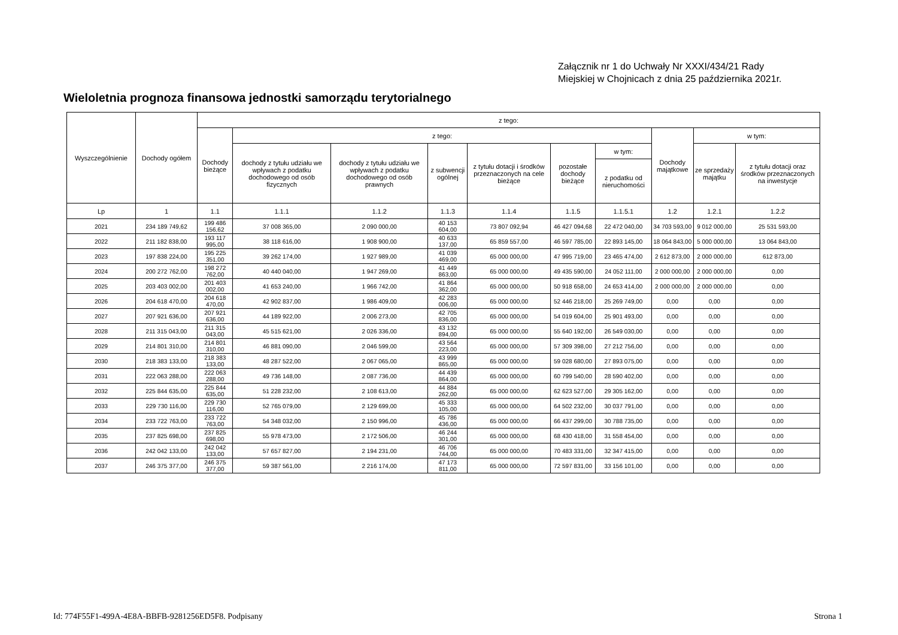Załącznik nr 1 do Uchwały Nr XXXI/434/21 Rady
Miejskiej w Chojnicach z dnia 25 października 2021r.
Wieloletnia prognoza finansowa jednostki samorządu terytorialnego
| Wyszczególnienie | Dochody ogółem | z tego: | | | | | | | | | |
| --- | --- | --- | --- | --- | --- | --- | --- | --- | --- | --- | --- |
| | | Dochody bieżące | z tego: | | | | | | Dochody majątkowe | w tym: | |
| | | | dochody z tytułu udziału we wpływach z podatku dochodowego od osób fizycznych | dochody z tytułu udziału we wpływach z podatku dochodowego od osób prawnych | z subwencji ogólnej | z tytułu dotacji i środków przeznaczonych na cele bieżące | pozostałe dochody bieżące | w tym: | | ze sprzedaży majątku | z tytułu dotacji oraz środków przeznaczonych na inwestycje |
| | | | | | | | | z podatku od nieruchomości | | | |
| Lp | 1 | 1.1 | 1.1.1 | 1.1.2 | 1.1.3 | 1.1.4 | 1.1.5 | 1.1.5.1 | 1.2 | 1.2.1 | 1.2.2 |
| 2021 | 234 189 749,62 | 199 486 156,62 | 37 008 365,00 | 2 090 000,00 | 40 153 604,00 | 73 807 092,94 | 46 427 094,68 | 22 472 040,00 | 34 703 593,00 | 9 012 000,00 | 25 531 593,00 |
| 2022 | 211 182 838,00 | 193 117 995,00 | 38 118 616,00 | 1 908 900,00 | 40 633 137,00 | 65 859 557,00 | 46 597 785,00 | 22 893 145,00 | 18 064 843,00 | 5 000 000,00 | 13 064 843,00 |
| 2023 | 197 838 224,00 | 195 225 351,00 | 39 262 174,00 | 1 927 989,00 | 41 039 469,00 | 65 000 000,00 | 47 995 719,00 | 23 465 474,00 | 2 612 873,00 | 2 000 000,00 | 612 873,00 |
| 2024 | 200 272 762,00 | 198 272 762,00 | 40 440 040,00 | 1 947 269,00 | 41 449 863,00 | 65 000 000,00 | 49 435 590,00 | 24 052 111,00 | 2 000 000,00 | 2 000 000,00 | 0,00 |
| 2025 | 203 403 002,00 | 201 403 002,00 | 41 653 240,00 | 1 966 742,00 | 41 864 362,00 | 65 000 000,00 | 50 918 658,00 | 24 653 414,00 | 2 000 000,00 | 2 000 000,00 | 0,00 |
| 2026 | 204 618 470,00 | 204 618 470,00 | 42 902 837,00 | 1 986 409,00 | 42 283 006,00 | 65 000 000,00 | 52 446 218,00 | 25 269 749,00 | 0,00 | 0,00 | 0,00 |
| 2027 | 207 921 636,00 | 207 921 636,00 | 44 189 922,00 | 2 006 273,00 | 42 705 836,00 | 65 000 000,00 | 54 019 604,00 | 25 901 493,00 | 0,00 | 0,00 | 0,00 |
| 2028 | 211 315 043,00 | 211 315 043,00 | 45 515 621,00 | 2 026 336,00 | 43 132 894,00 | 65 000 000,00 | 55 640 192,00 | 26 549 030,00 | 0,00 | 0,00 | 0,00 |
| 2029 | 214 801 310,00 | 214 801 310,00 | 46 881 090,00 | 2 046 599,00 | 43 564 223,00 | 65 000 000,00 | 57 309 398,00 | 27 212 756,00 | 0,00 | 0,00 | 0,00 |
| 2030 | 218 383 133,00 | 218 383 133,00 | 48 287 522,00 | 2 067 065,00 | 43 999 865,00 | 65 000 000,00 | 59 028 680,00 | 27 893 075,00 | 0,00 | 0,00 | 0,00 |
| 2031 | 222 063 288,00 | 222 063 288,00 | 49 736 148,00 | 2 087 736,00 | 44 439 864,00 | 65 000 000,00 | 60 799 540,00 | 28 590 402,00 | 0,00 | 0,00 | 0,00 |
| 2032 | 225 844 635,00 | 225 844 635,00 | 51 228 232,00 | 2 108 613,00 | 44 884 262,00 | 65 000 000,00 | 62 623 527,00 | 29 305 162,00 | 0,00 | 0,00 | 0,00 |
| 2033 | 229 730 116,00 | 229 730 116,00 | 52 765 079,00 | 2 129 699,00 | 45 333 105,00 | 65 000 000,00 | 64 502 232,00 | 30 037 791,00 | 0,00 | 0,00 | 0,00 |
| 2034 | 233 722 763,00 | 233 722 763,00 | 54 348 032,00 | 2 150 996,00 | 45 786 436,00 | 65 000 000,00 | 66 437 299,00 | 30 788 735,00 | 0,00 | 0,00 | 0,00 |
| 2035 | 237 825 698,00 | 237 825 698,00 | 55 978 473,00 | 2 172 506,00 | 46 244 301,00 | 65 000 000,00 | 68 430 418,00 | 31 558 454,00 | 0,00 | 0,00 | 0,00 |
| 2036 | 242 042 133,00 | 242 042 133,00 | 57 657 827,00 | 2 194 231,00 | 46 706 744,00 | 65 000 000,00 | 70 483 331,00 | 32 347 415,00 | 0,00 | 0,00 | 0,00 |
| 2037 | 246 375 377,00 | 246 375 377,00 | 59 387 561,00 | 2 216 174,00 | 47 173 811,00 | 65 000 000,00 | 72 597 831,00 | 33 156 101,00 | 0,00 | 0,00 | 0,00 |
Id: 774F55F1-499A-4E8A-BBFB-9281256ED5F8. Podpisany
Strona 1